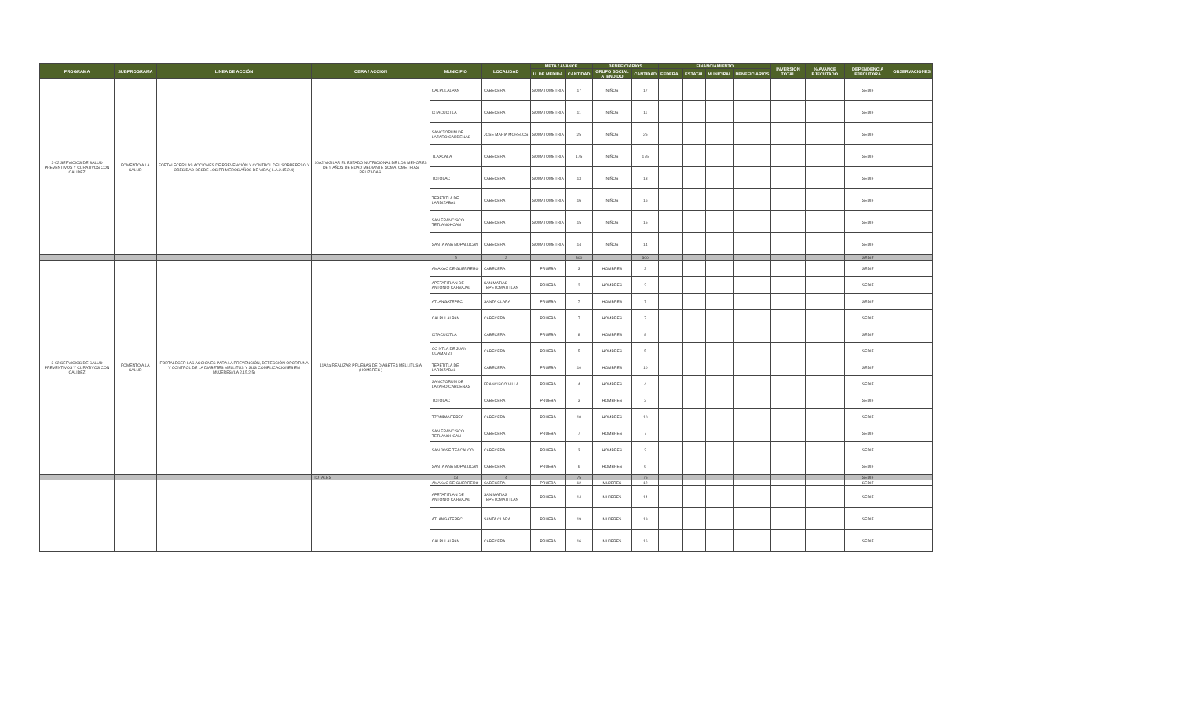| PROGRAMA | SUBPROGRAMA | LINEA DE ACCIÓN | OBRA / ACCION | MUNICIPIO | LOCALIDAD | META / AVANCE | | BENEFICIARIOS | | FINANCIAMIENTO | | | | INVERSION TOTAL | % AVANCE EJECUTADO | DEPENDENCIA EJECUTORA | OBSERVACIONES |
| --- | --- | --- | --- | --- | --- | --- | --- | --- | --- | --- | --- | --- | --- | --- | --- | --- | --- |
| | | | | | | U. DE MEDIDA | CANTIDAD | GRUPO SOCIAL ATENDIDO | CANTIDAD | FEDERAL | ESTATAL | MUNICIPAL | BENEFICIARIOS | | | | |
| 2-02 SERVICIOS DE SALUD PREVENTIVOS Y CURATIVOS CON CALIDEZ | FOMENTO A LA SALUD | FORTALECER LAS ACCIONES DE PREVENCIÓN Y CONTROL DEL SOBREPESO Y OBESIDAD DESDE LOS PRIMEROS AÑOS DE VIDA ( L.A.2.15.2.4) | 10A2 VIGILAR EL ESTADO NUTRICIONAL DE LOS MENORES DE 5 AÑOS DE EDAD MEDIANTE SOMATOMETRIAS RELIZADAS. | CALPULALPAN | CABECERA | SOMATOMETRIA | 17 | NIÑOS | 17 | | | | | | | SEDIF | |
| | | | | IXTACUIXTLA | CABECERA | SOMATOMETRIA | 11 | NIÑOS | 11 | | | | | | | SEDIF | |
| | | | | SANCTORUM DE LAZARO CARDENAS | JOSE MARIA MORELOS | SOMATOMETRIA | 25 | NIÑOS | 25 | | | | | | | SEDIF | |
| | | | | TLAXCALA | CABECERA | SOMATOMETRIA | 175 | NIÑOS | 175 | | | | | | | SEDIF | |
| | | | | TOTOLAC | CABECERA | SOMATOMETRIA | 13 | NIÑOS | 13 | | | | | | | SEDIF | |
| | | | | TEPETITLA DE LARDIZABAL | CABECERA | SOMATOMETRIA | 16 | NIÑOS | 16 | | | | | | | SEDIF | |
| | | | | SAN FRANCISCO TETLANOHCAN | CABECERA | SOMATOMETRIA | 15 | NIÑOS | 15 | | | | | | | SEDIF | |
| | | | | SANTA ANA NOPALUCAN | CABECERA | SOMATOMETRIA | 14 | NIÑOS | 14 | | | | | | | SEDIF | |
| | | | | 5 | 2 | | 300 | | 300 | | | | | | | SEDIF | |
| 2-02 SERVICIOS DE SALUD PREVENTIVOS Y CURATIVOS CON CALIDEZ | FOMENTO A LA SALUD | FORTALECER LAS ACCIONES PARA LA PREVENCIÓN, DETECCIÓN OPORTUNA Y CONTROL DE LA DIABETES MELLITUS Y SUS COMPLICACIONES EN MUJERES (LA 2.15.2.5) | 11A2a REALIZAR PRUEBAS DE DIABETES MELLITUS A (HOMBRES ) | AMAXAC DE GUERRERO | CABECERA | PRUEBA | 3 | HOMBRES | 3 | | | | | | | SEDIF | |
| | | | | APETATITLAN DE ANTONIO CARVAJAL | SAN MATIAS TEPETOMATITLAN | PRUEBA | 2 | HOMBRES | 2 | | | | | | | SEDIF | |
| | | | | ATLANGATEPEC | SANTA CLARA | PRUEBA | 7 | HOMBRES | 7 | | | | | | | SEDIF | |
| | | | | CALPULALPAN | CABECERA | PRUEBA | 7 | HOMBRES | 7 | | | | | | | SEDIF | |
| | | | | IXTACUIXTLA | CABECERA | PRUEBA | 8 | HOMBRES | 8 | | | | | | | SEDIF | |
| | | | | CO NTLA DE JUAN CUAMATZI | CABECERA | PRUEBA | 5 | HOMBRES | 5 | | | | | | | SEDIF | |
| | | | | TEPETITLA DE LARDIZABAL | CABECERA | PRUEBA | 10 | HOMBRES | 10 | | | | | | | SEDIF | |
| | | | | SANCTORUM DE LAZARO CARDENAS | FRANCISCO VILLA | PRUEBA | 4 | HOMBRES | 4 | | | | | | | SEDIF | |
| | | | | TOTOLAC | CABECERA | PRUEBA | 3 | HOMBRES | 3 | | | | | | | SEDIF | |
| | | | | TZOMPANTEPEC | CABECERA | PRUEBA | 10 | HOMBRES | 10 | | | | | | | SEDIF | |
| | | | | SAN FRANCISCO TETLANOHCAN | CABECERA | PRUEBA | 7 | HOMBRES | 7 | | | | | | | SEDIF | |
| | | | | SAN JOSE TEACALCO | CABECERA | PRUEBA | 3 | HOMBRES | 3 | | | | | | | SEDIF | |
| | | | | SANTA ANA NOPALUCAN | CABECERA | PRUEBA | 6 | HOMBRES | 6 | | | | | | | SEDIF | |
| | | | TOTALES | 13 | 4 | | 75 | | 75 | | | | | | | SEDIF | |
| | | | | AMAXAC DE GUERRERO | CABECERA | PRUEBA | 12 | MUJERES | 12 | | | | | | | SEDIF | |
| | | | | APETATITLAN DE ANTONIO CARVAJAL | SAN MATIAS TEPETOMATITLAN | PRUEBA | 14 | MUJERES | 14 | | | | | | | SEDIF | |
| | | | | ATLANGATEPEC | SANTA CLARA | PRUEBA | 19 | MUJERES | 19 | | | | | | | SEDIF | |
| | | | | CALPULALPAN | CABECERA | PRUEBA | 16 | MUJERES | 16 | | | | | | | SEDIF | |